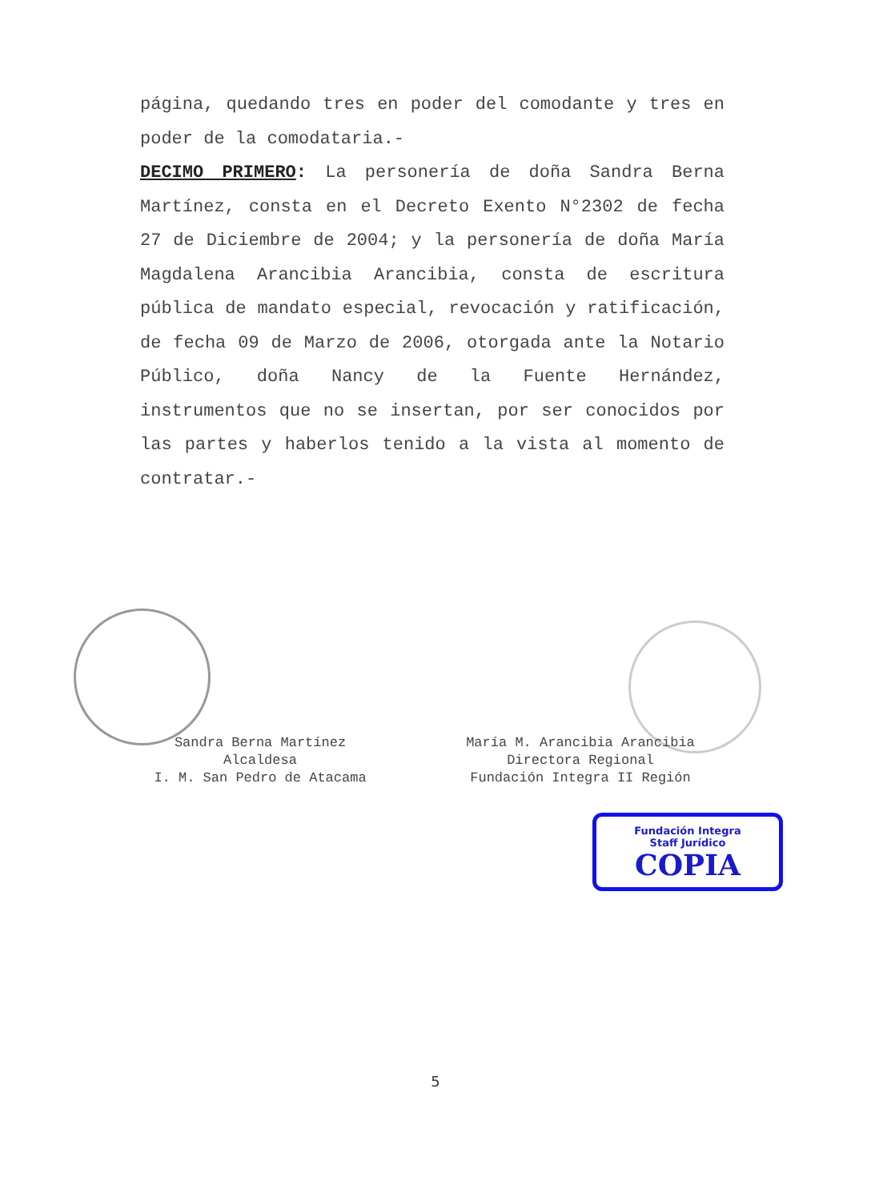página, quedando tres en poder del comodante y tres en poder de la comodataria.-
DECIMO PRIMERO: La personería de doña Sandra Berna Martínez, consta en el Decreto Exento N°2302 de fecha 27 de Diciembre de 2004; y la personería de doña María Magdalena Arancibia Arancibia, consta de escritura pública de mandato especial, revocación y ratificación, de fecha 09 de Marzo de 2006, otorgada ante la Notario Público, doña Nancy de la Fuente Hernández, instrumentos que no se insertan, por ser conocidos por las partes y haberlos tenido a la vista al momento de contratar.-
Sandra Berna Martínez
Alcaldesa
I. M. San Pedro de Atacama
María M. Arancibia Arancibia
Directora Regional
Fundación Integra II Región
Fundación Integra
Staff Jurídico
COPIA
5